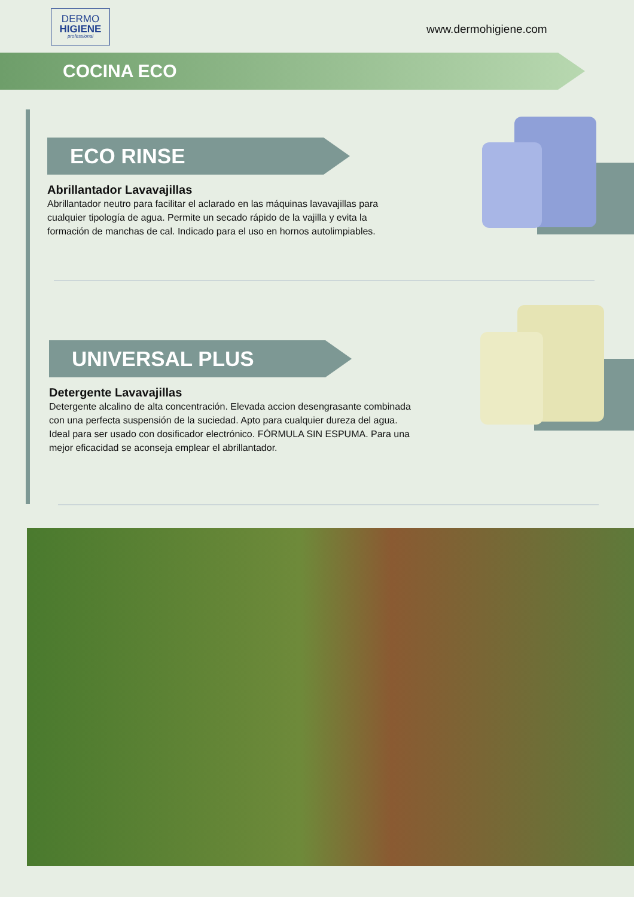DERMO
HIGIENE
professional
www.dermohigiene.com
COCINA ECO
ECO RINSE
Abrillantador Lavavajillas
Abrillantador neutro para facilitar el aclarado en las máquinas lavavajillas para cualquier tipología de agua. Permite un secado rápido de la vajilla y evita la formación de manchas de cal. Indicado para el uso en hornos autolimpiables.
UNIVERSAL PLUS
Detergente Lavavajillas
Detergente alcalino de alta concentración. Elevada accion desengrasante combinada con una perfecta suspensión de la suciedad. Apto para cualquier dureza del agua. Ideal para ser usado con dosificador electrónico. FÓRMULA SIN ESPUMA. Para una mejor eficacidad se aconseja emplear el abrillantador.